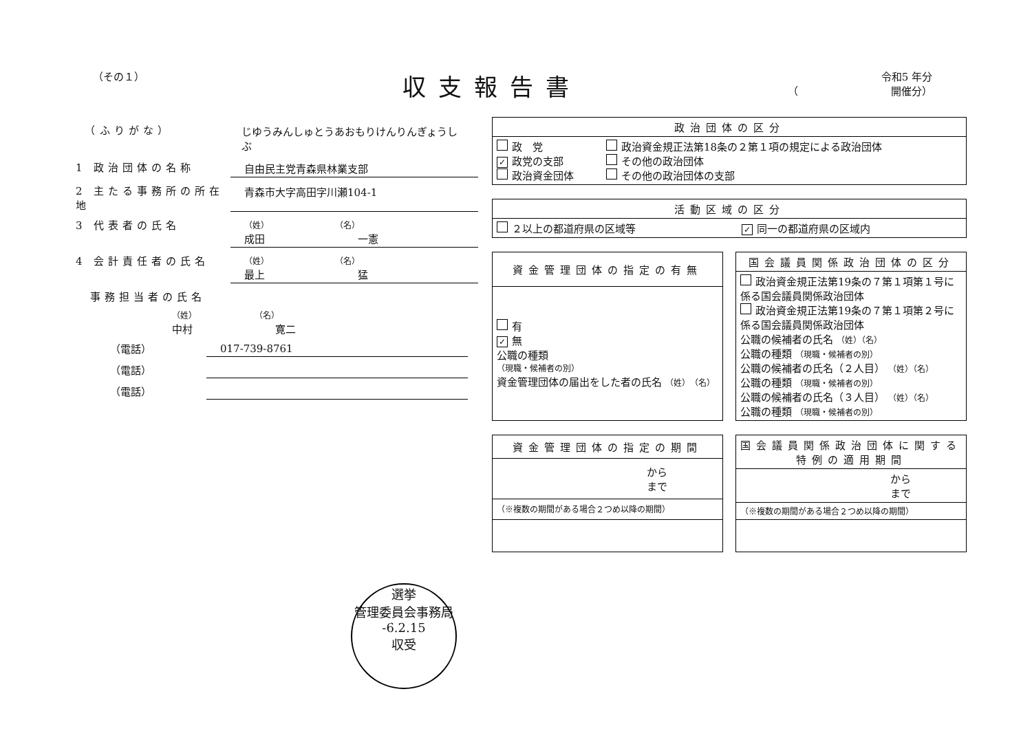（その１）
収支報告書
令和5 年分
（　　　　　　　　　開催分）
　（ふりがな） じゆうみんしゅとうあおもりけんりんぎょうしぶ
1 政治団体の名称 自由民主党青森県林業支部
2 主たる事務所の所在地
青森市大字高田字川瀬104-1
3 代表者の氏名
（姓）　　　　　　　　　（名）
成田　　　　　　　　　一憲
4 会計責任者の氏名
（姓）　　　　　　　　　（名）
最上　　　　　　　　　猛
　事務担当者の氏名
（姓）　　　　　　　　（名）
中村　　　　　　　　寛二
（電話） 017-739-8761
（電話）
（電話）
| 政治団体の区分 | |
| --- | --- |
| 政 党 ✓ 政党の支部 政治資金団体 | 政治資金規正法第18条の２第１項の規定による政治団体 その他の政治団体 その他の政治団体の支部 |
| 活動区域の区分 | |
| --- | --- |
| ２以上の都道府県の区域等 | ✓ 同一の都道府県の区域内 |
| 資金管理団体の指定の有無 |
| --- |
| 有 ✓ 無 公職の種類 （現職・候補者の別） 資金管理団体の届出をした者の氏名 （姓） （名） |
| 国会議員関係政治団体の区分 |
| --- |
| 政治資金規正法第19条の７第１項第１号に係る国会議員関係政治団体 政治資金規正法第19条の７第１項第２号に係る国会議員関係政治団体 公職の候補者の氏名 （姓）（名） 公職の種類 （現職・候補者の別） 公職の候補者の氏名（２人目） （姓）（名） 公職の種類 （現職・候補者の別） 公職の候補者の氏名（３人目） （姓）（名） 公職の種類 （現職・候補者の別） |
| 資金管理団体の指定の期間 |
| --- |
| から まで |
| （※複数の期間がある場合２つめ以降の期間） |
| 国会議員関係政治団体に関する特例の適用期間 |
| --- |
| から まで |
| （※複数の期間がある場合２つめ以降の期間） |
選挙
管理委員会事務局
-6.2.15
収受